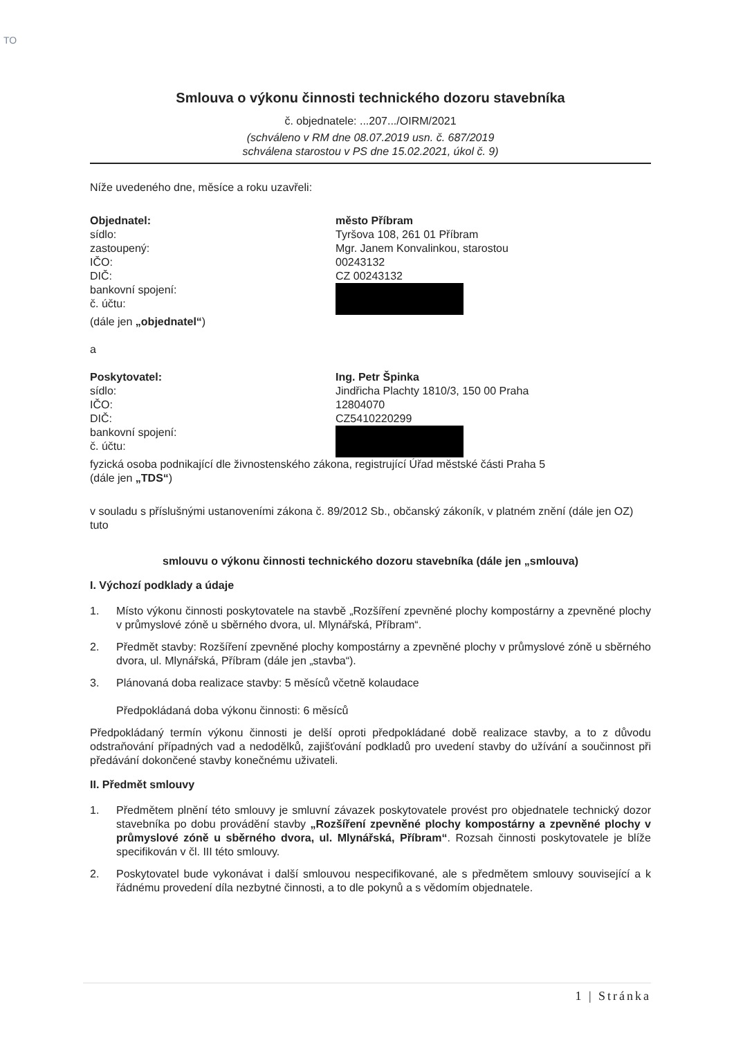TO
Smlouva o výkonu činnosti technického dozoru stavebníka
č. objednatele: ...207.../OIRM/2021
(schváleno v RM dne 08.07.2019 usn. č. 687/2019
schválena starostou v PS dne 15.02.2021, úkol č. 9)
Níže uvedeného dne, měsíce a roku uzavřeli:
Objednatel: město Příbram
sídlo: Tyršova 108, 261 01 Příbram
zastoupený: Mgr. Janem Konvalinkou, starostou
IČO: 00243132
DIČ: CZ 00243132
bankovní spojení:
č. účtu:
(dále jen „objednatel“)
a
Poskytovatel: Ing. Petr Špinka
sídlo: Jindřicha Plachty 1810/3, 150 00 Praha
IČO: 12804070
DIČ: CZ5410220299
bankovní spojení:
č. účtu:
fyzická osoba podnikající dle živnostenského zákona, registrující Úřad městské části Praha 5
(dále jen „TDS“)
v souladu s příslušnými ustanoveními zákona č. 89/2012 Sb., občanský zákoník, v platném znění (dále jen OZ) tuto
smlouvu o výkonu činnosti technického dozoru stavebníka (dále jen „smlouva)
I. Výchozí podklady a údaje
1. Místo výkonu činnosti poskytovatele na stavbě „Rozšíření zpevněné plochy kompostárny a zpevněné plochy v průmyslové zóně u sběrného dvora, ul. Mlynářská, Příbram“.
2. Předmět stavby: Rozšíření zpevněné plochy kompostárny a zpevněné plochy v průmyslové zóně u sběrného dvora, ul. Mlynářská, Příbram (dále jen „stavba“).
3. Plánovaná doba realizace stavby: 5 měsíců včetně kolaudace
Předpokládaná doba výkonu činnosti: 6 měsíců
Předpokládaný termín výkonu činnosti je delší oproti předpokládané době realizace stavby, a to z důvodu odstraňování případných vad a nedodělků, zajišťování podkladů pro uvedení stavby do užívání a součinnost při předávání dokončené stavby konečnému uživateli.
II. Předmět smlouvy
1. Předmětem plnění této smlouvy je smluvní závazek poskytovatele provést pro objednatele technický dozor stavebníka po dobu provádění stavby „Rozšíření zpevněné plochy kompostárny a zpevněné plochy v průmyslové zóně u sběrného dvora, ul. Mlynářská, Příbram“. Rozsah činnosti poskytovatele je blíže specifikován v čl. III této smlouvy.
2. Poskytovatel bude vykonávat i další smlouvou nespecifikované, ale s předmětem smlouvy související a k řádnému provedení díla nezbytné činnosti, a to dle pokynů a s vědomím objednatele.
1 | Stránka